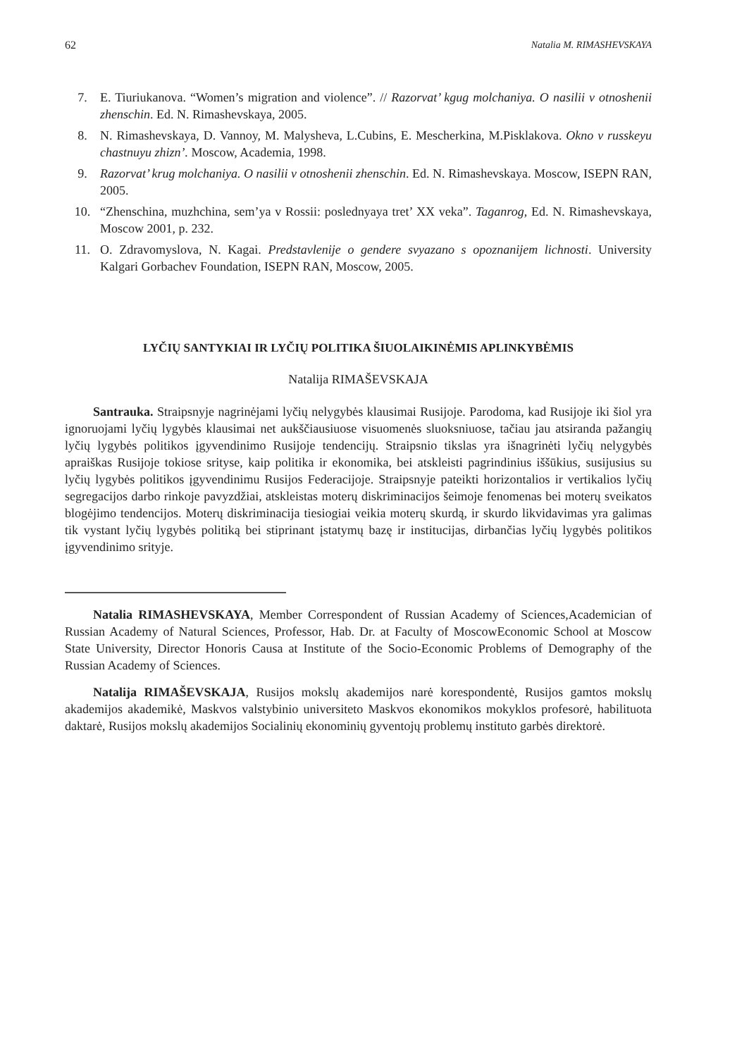62 Natalia M. RIMASHEVSKAYA
7. E. Tiuriukanova. “Women’s migration and violence”. // Razorvat’ kgug molchaniya. O nasilii v otnoshenii zhenschin. Ed. N. Rimashevskaya, 2005.
8. N. Rimashevskaya, D. Vannoy, M. Malysheva, L.Cubins, E. Mescherkina, M.Pisklakova. Okno v russkeyu chastnuyu zhizn’. Moscow, Academia, 1998.
9. Razorvat’ krug molchaniya. O nasilii v otnoshenii zhenschin. Ed. N. Rimashevskaya. Moscow, ISEPN RAN, 2005.
10. “Zhenschina, muzhchina, sem’ya v Rossii: poslednyaya tret’ XX veka”. Taganrog, Ed. N. Rimashevskaya, Moscow 2001, p. 232.
11. O. Zdravomyslova, N. Kagai. Predstavlenije o gendere svyazano s opoznanijem lichnosti. University Kalgari Gorbachev Foundation, ISEPN RAN, Moscow, 2005.
LYČIŲ SANTYKIAI IR LYČIŲ POLITIKA ŠIUOLAIKINĖMIS APLINKYBĖMIS
Natalija RIMAŠEVSKAJA
Santrauka. Straipsnyje nagrinėjami lyčių nelygybės klausimai Rusijoje. Parodoma, kad Rusijoje iki šiol yra ignoruojami lyčių lygybės klausimai net aukščiausiuose visuomenės sluoksniuose, tačiau jau atsiranda pažangių lyčių lygybės politikos įgyvendinimo Rusijoje tendencijų. Straipsnio tikslas yra išnagrinėti lyčių nelygybės apraiškas Rusijoje tokiose srityse, kaip politika ir ekonomika, bei atskleisti pagrindinius iššūkius, susijusius su lyčių lygybės politikos įgyvendinimu Rusijos Federacijoje. Straipsnyje pateikti horizontalios ir vertikalios lyčių segregacijos darbo rinkoje pavyzdžiai, atskleistas moterų diskriminacijos šeimoje fenomenas bei moterų sveikatos blogėjimo tendencijos. Moterų diskriminacija tiesiogiai veikia moterų skurdą, ir skurdo likvidavimas yra galimas tik vystant lyčių lygybės politiką bei stiprinant įstatymų bazę ir institucijas, dirbančias lyčių lygybės politikos įgyvendinimo srityje.
Natalia RIMASHEVSKAYA, Member Correspondent of Russian Academy of Sciences,Academician of Russian Academy of Natural Sciences, Professor, Hab. Dr. at Faculty of MoscowEconomic School at Moscow State University, Director Honoris Causa at Institute of the Socio-Economic Problems of Demography of the Russian Academy of Sciences.
Natalija RIMAŠEVSKAJA, Rusijos mokslų akademijos narė korespondentė, Rusijos gamtos mokslų akademijos akademikė, Maskvos valstybinio universiteto Maskvos ekonomikos mokyklos profesorė, habilituota daktarė, Rusijos mokslų akademijos Socialinių ekonominių gyventojų problemų instituto garbės direktorė.